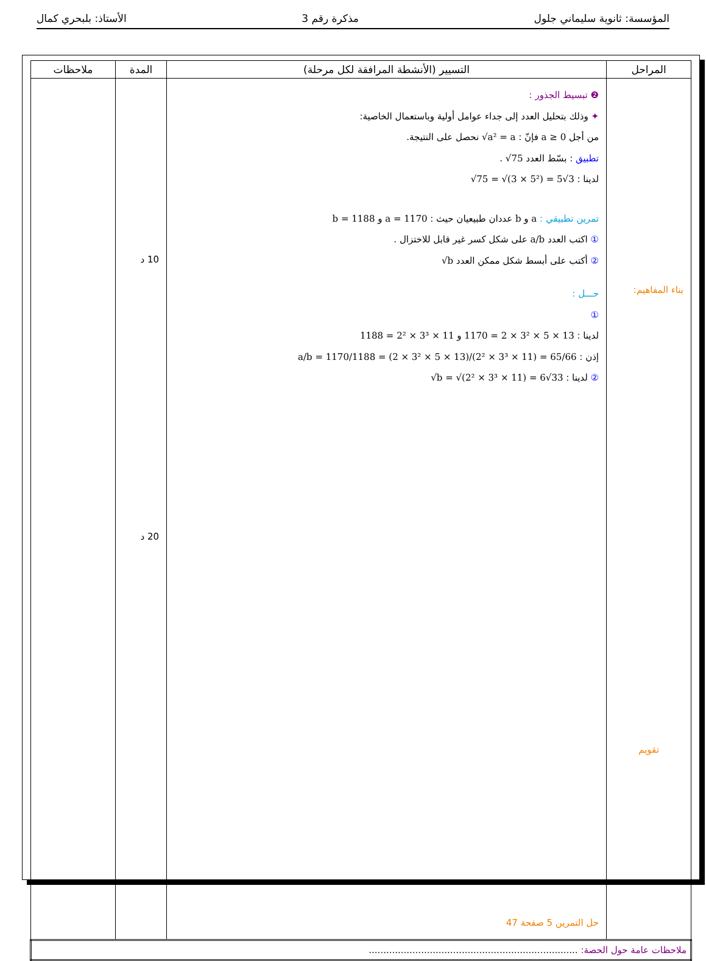المؤسسة: ثانوية سليماني جلول مذكرة رقم 3 الأستاذ: بلبحري كمال
| المراحل | التسيير (الأنشطة المرافقة لكل مرحلة) | المدة | ملاحظات |
| --- | --- | --- | --- |
| بناء المفاهيم: تقويم | ❷ تبسيط الجذور : ✦ وذلك بتحليل العدد إلى جداء عوامل أولية وباستعمال الخاصية: من أجل a ≥ 0 فإنّ : √a² = a نحصل على النتيجة. تطبيق : بسّط العدد √75 . لدينا : √75 = √(3 × 5²) = 5√3 تمرين تطبيقي : a و b عددان طبيعيان حيث : a = 1170 و b = 1188 ① اكتب العدد a/b على شكل كسر غير قابل للاختزال . ② أكتب على أبسط شكل ممكن العدد √b حـــل : ① لدينا : 1170 = 2 × 3² × 5 × 13 و 1188 = 2² × 3³ × 11 إذن : a/b = 1170/1188 = (2 × 3² × 5 × 13)/(2² × 3³ × 11) = 65/66 ② لدينا : √b = √(2² × 3³ × 11) = 6√33 حل التمرين 5 صفحة 47 | 10 د 20 د | |
| ملاحظات عامة حول الحصة: ........................................................................ | | | |